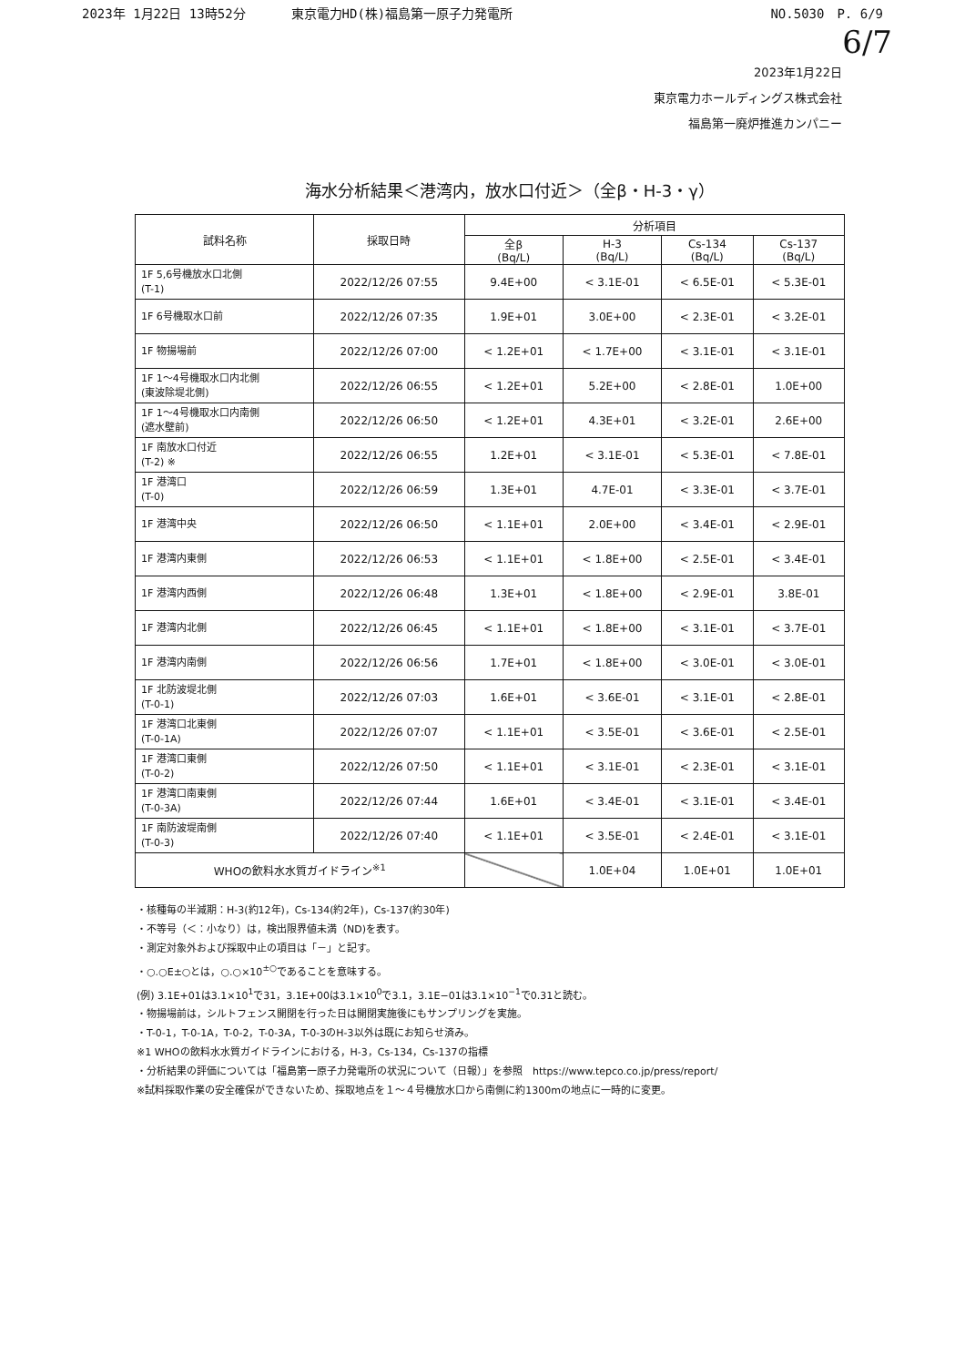2023年 1月22日 13時52分 東京電力HD(株)福島第一原子力発電所 NO.5030　P. 6/9
6/7
2023年1月22日
東京電力ホールディングス株式会社
福島第一廃炉推進カンパニー
海水分析結果＜港湾内，放水口付近＞（全β・H-3・γ）
| 試料名称 | 採取日時 | 分析項目 | | | |
| --- | --- | --- | --- | --- | --- |
| | | 全β (Bq/L) | H-3 (Bq/L) | Cs-134 (Bq/L) | Cs-137 (Bq/L) |
| 1F 5,6号機放水口北側 (T-1) | 2022/12/26 07:55 | 9.4E+00 | < 3.1E-01 | < 6.5E-01 | < 5.3E-01 |
| 1F 6号機取水口前 | 2022/12/26 07:35 | 1.9E+01 | 3.0E+00 | < 2.3E-01 | < 3.2E-01 |
| 1F 物揚場前 | 2022/12/26 07:00 | < 1.2E+01 | < 1.7E+00 | < 3.1E-01 | < 3.1E-01 |
| 1F 1～4号機取水口内北側 (東波除堤北側) | 2022/12/26 06:55 | < 1.2E+01 | 5.2E+00 | < 2.8E-01 | 1.0E+00 |
| 1F 1～4号機取水口内南側 (遮水壁前) | 2022/12/26 06:50 | < 1.2E+01 | 4.3E+01 | < 3.2E-01 | 2.6E+00 |
| 1F 南放水口付近 (T-2) ※ | 2022/12/26 06:55 | 1.2E+01 | < 3.1E-01 | < 5.3E-01 | < 7.8E-01 |
| 1F 港湾口 (T-0) | 2022/12/26 06:59 | 1.3E+01 | 4.7E-01 | < 3.3E-01 | < 3.7E-01 |
| 1F 港湾中央 | 2022/12/26 06:50 | < 1.1E+01 | 2.0E+00 | < 3.4E-01 | < 2.9E-01 |
| 1F 港湾内東側 | 2022/12/26 06:53 | < 1.1E+01 | < 1.8E+00 | < 2.5E-01 | < 3.4E-01 |
| 1F 港湾内西側 | 2022/12/26 06:48 | 1.3E+01 | < 1.8E+00 | < 2.9E-01 | 3.8E-01 |
| 1F 港湾内北側 | 2022/12/26 06:45 | < 1.1E+01 | < 1.8E+00 | < 3.1E-01 | < 3.7E-01 |
| 1F 港湾内南側 | 2022/12/26 06:56 | 1.7E+01 | < 1.8E+00 | < 3.0E-01 | < 3.0E-01 |
| 1F 北防波堤北側 (T-0-1) | 2022/12/26 07:03 | 1.6E+01 | < 3.6E-01 | < 3.1E-01 | < 2.8E-01 |
| 1F 港湾口北東側 (T-0-1A) | 2022/12/26 07:07 | < 1.1E+01 | < 3.5E-01 | < 3.6E-01 | < 2.5E-01 |
| 1F 港湾口東側 (T-0-2) | 2022/12/26 07:50 | < 1.1E+01 | < 3.1E-01 | < 2.3E-01 | < 3.1E-01 |
| 1F 港湾口南東側 (T-0-3A) | 2022/12/26 07:44 | 1.6E+01 | < 3.4E-01 | < 3.1E-01 | < 3.4E-01 |
| 1F 南防波堤南側 (T-0-3) | 2022/12/26 07:40 | < 1.1E+01 | < 3.5E-01 | < 2.4E-01 | < 3.1E-01 |
| WHOの飲料水水質ガイドライン<sup>※1</sup> | | | 1.0E+04 | 1.0E+01 | 1.0E+01 |
・核種毎の半減期：H-3(約12年)，Cs-134(約2年)，Cs-137(約30年)
・不等号（＜：小なり）は，検出限界値未満（ND)を表す。
・測定対象外および採取中止の項目は「－」と記す。
・○.○E±○とは，○.○×10<sup>±○</sup>であることを意味する。
(例) 3.1E+01は3.1×10<sup>1</sup>で31，3.1E+00は3.1×10<sup>0</sup>で3.1，3.1E−01は3.1×10<sup>−1</sup>で0.31と読む。
・物揚場前は，シルトフェンス開閉を行った日は開閉実施後にもサンプリングを実施。
・T-0-1，T-0-1A，T-0-2，T-0-3A，T-0-3のH-3以外は既にお知らせ済み。
※1 WHOの飲料水水質ガイドラインにおける，H-3，Cs-134，Cs-137の指標
・分析結果の評価については「福島第一原子力発電所の状況について（日報）」を参照　https://www.tepco.co.jp/press/report/
※試料採取作業の安全確保ができないため、採取地点を１～４号機放水口から南側に約1300mの地点に一時的に変更。